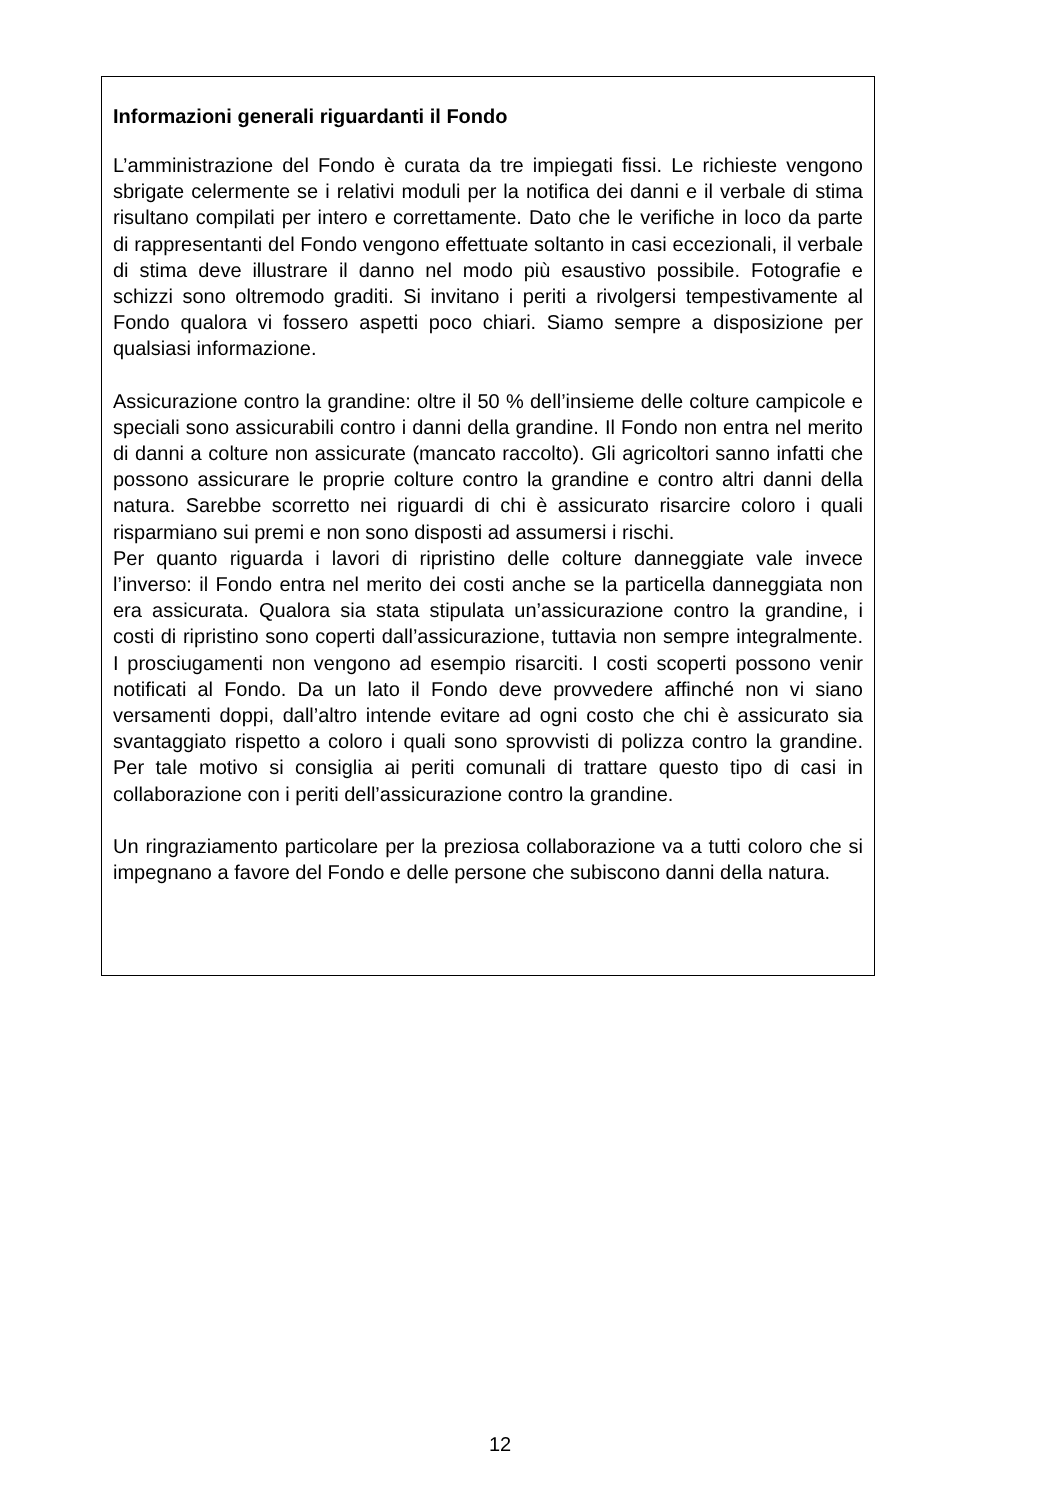Informazioni generali riguardanti il Fondo
L’amministrazione del Fondo è curata da tre impiegati fissi. Le richieste vengono sbrigate celermente se i relativi moduli per la notifica dei danni e il verbale di stima risultano compilati per intero e correttamente. Dato che le verifiche in loco da parte di rappresentanti del Fondo vengono effettuate soltanto in casi eccezionali, il verbale di stima deve illustrare il danno nel modo più esaustivo possibile. Fotografie e schizzi sono oltremodo graditi. Si invitano i periti a rivolgersi tempestivamente al Fondo qualora vi fossero aspetti poco chiari. Siamo sempre a disposizione per qualsiasi informazione.
Assicurazione contro la grandine: oltre il 50 % dell’insieme delle colture campicole e speciali sono assicurabili contro i danni della grandine. Il Fondo non entra nel merito di danni a colture non assicurate (mancato raccolto). Gli agricoltori sanno infatti che possono assicurare le proprie colture contro la grandine e contro altri danni della natura. Sarebbe scorretto nei riguardi di chi è assicurato risarcire coloro i quali risparmiano sui premi e non sono disposti ad assumersi i rischi.
Per quanto riguarda i lavori di ripristino delle colture danneggiate vale invece l’inverso: il Fondo entra nel merito dei costi anche se la particella danneggiata non era assicurata. Qualora sia stata stipulata un’assicurazione contro la grandine, i costi di ripristino sono coperti dall’assicurazione, tuttavia non sempre integralmente. I prosciugamenti non vengono ad esempio risarciti. I costi scoperti possono venir notificati al Fondo. Da un lato il Fondo deve provvedere affinché non vi siano versamenti doppi, dall’altro intende evitare ad ogni costo che chi è assicurato sia svantaggiato rispetto a coloro i quali sono sprovvisti di polizza contro la grandine. Per tale motivo si consiglia ai periti comunali di trattare questo tipo di casi in collaborazione con i periti dell’assicurazione contro la grandine.
Un ringraziamento particolare per la preziosa collaborazione va a tutti coloro che si impegnano a favore del Fondo e delle persone che subiscono danni della natura.
12